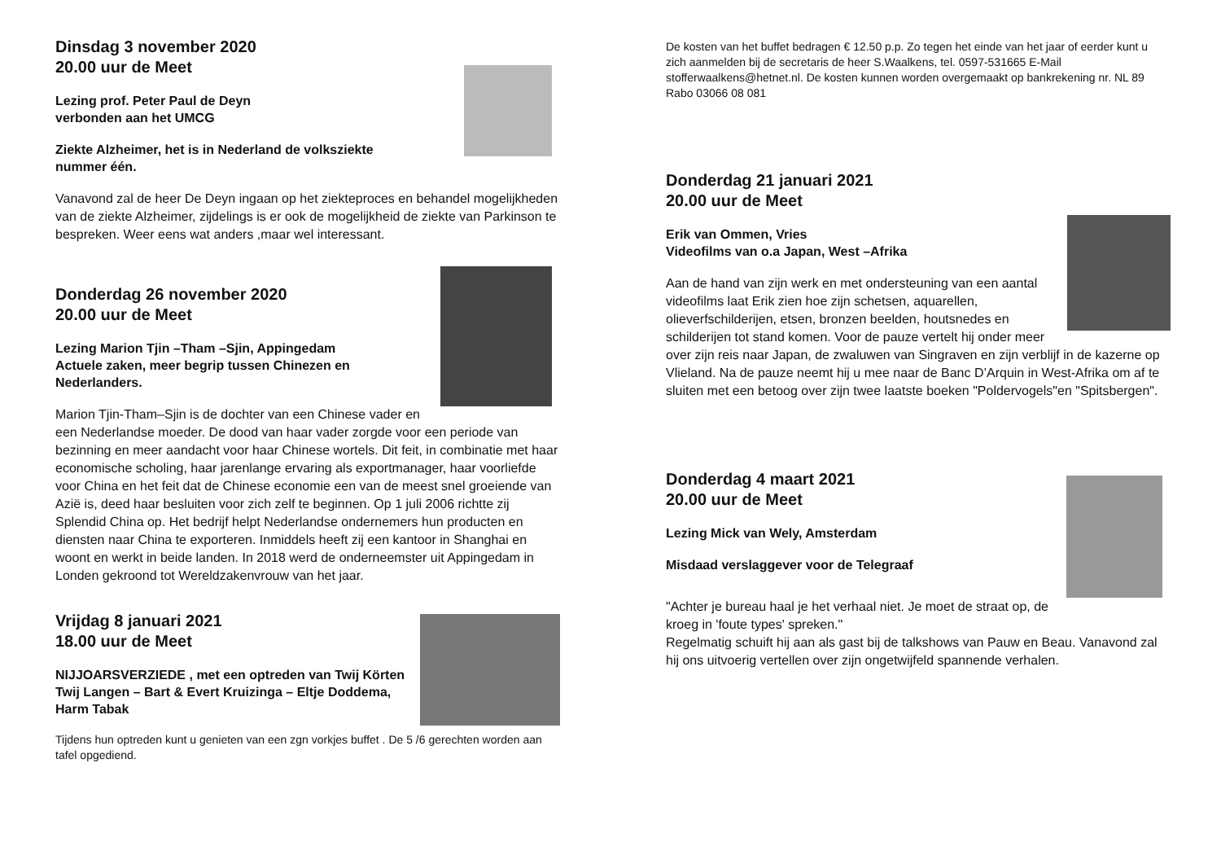Dinsdag 3 november 2020
20.00 uur de Meet
Lezing prof. Peter Paul de Deyn
verbonden aan het UMCG
Ziekte Alzheimer, het is in Nederland de volksziekte
nummer één.
Vanavond zal de heer De Deyn ingaan op het ziekteproces en behandel mogelijkheden van de ziekte Alzheimer, zijdelings is er ook de mogelijkheid de ziekte van Parkinson te bespreken. Weer eens wat anders ,maar wel interessant.
Donderdag 26 november 2020
20.00 uur de Meet
Lezing Marion Tjin –Tham –Sjin, Appingedam
Actuele zaken, meer begrip tussen Chinezen en Nederlanders.
Marion Tjin-Tham–Sjin is de dochter van een Chinese vader en een Nederlandse moeder. De dood van haar vader zorgde voor een periode van bezinning en meer aandacht voor haar Chinese wortels. Dit feit, in combinatie met haar economische scholing, haar jarenlange ervaring als exportmanager, haar voorliefde voor China en het feit dat de Chinese economie een van de meest snel groeiende van Azië is, deed haar besluiten voor zich zelf te beginnen. Op 1 juli 2006 richtte zij Splendid China op. Het bedrijf helpt Nederlandse ondernemers hun producten en diensten naar China te exporteren. Inmiddels heeft zij een kantoor in Shanghai en woont en werkt in beide landen. In 2018 werd de onderneemster uit Appingedam in Londen gekroond tot Wereldzakenvrouw van het jaar.
Vrijdag 8 januari 2021
18.00 uur de Meet
NIJJOARSVERZIEDE , met een optreden van Twij Körten Twij Langen – Bart & Evert Kruizinga – Eltje Doddema, Harm Tabak
Tijdens hun optreden kunt u genieten van een zgn vorkjes buffet . De 5 /6 gerechten worden aan tafel opgediend.
De kosten van het buffet bedragen € 12.50 p.p. Zo tegen het einde van het jaar of eerder kunt u zich aanmelden bij de secretaris de heer S.Waalkens, tel. 0597-531665 E-Mail stofferwaalkens@hetnet.nl. De kosten kunnen worden overgemaakt op bankrekening nr. NL 89 Rabo 03066 08 081
Donderdag 21 januari 2021
20.00 uur de Meet
Erik van Ommen, Vries
Videofilms van o.a Japan, West –Afrika
Aan de hand van zijn werk en met ondersteuning van een aantal videofilms laat Erik zien hoe zijn schetsen, aquarellen, olieverfschilderijen, etsen, bronzen beelden, houtsnedes en schilderijen tot stand komen. Voor de pauze vertelt hij onder meer over zijn reis naar Japan, de zwaluwen van Singraven en zijn verblijf in de kazerne op Vlieland. Na de pauze neemt hij u mee naar de Banc D’Arquin in West-Afrika om af te sluiten met een betoog over zijn twee laatste boeken "Poldervogels"en "Spitsbergen".
Donderdag 4 maart 2021
20.00 uur de Meet
Lezing Mick van Wely, Amsterdam
Misdaad verslaggever voor de Telegraaf
"Achter je bureau haal je het verhaal niet. Je moet de straat op, de kroeg in 'foute types' spreken."
Regelmatig schuift hij aan als gast bij de talkshows van Pauw en Beau. Vanavond zal hij ons uitvoerig vertellen over zijn ongetwijfeld spannende verhalen.